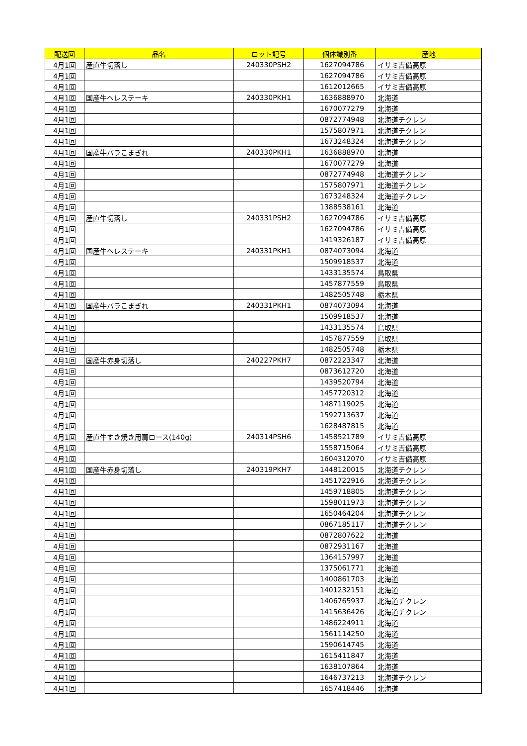| 配送回 | 品名 | ロット記号 | 個体識別番 | 産地 |
| --- | --- | --- | --- | --- |
| 4月1回 | 産直牛切落し | 240330PSH2 | 1627094786 | イサミ吉備高原 |
| 4月1回 | | | 1627094786 | イサミ吉備高原 |
| 4月1回 | | | 1612012665 | イサミ吉備高原 |
| 4月1回 | 国産牛ヘレステーキ | 240330PKH1 | 1636888970 | 北海道 |
| 4月1回 | | | 1670077279 | 北海道 |
| 4月1回 | | | 0872774948 | 北海道チクレン |
| 4月1回 | | | 1575807971 | 北海道チクレン |
| 4月1回 | | | 1673248324 | 北海道チクレン |
| 4月1回 | 国産牛バラこまぎれ | 240330PKH1 | 1636888970 | 北海道 |
| 4月1回 | | | 1670077279 | 北海道 |
| 4月1回 | | | 0872774948 | 北海道チクレン |
| 4月1回 | | | 1575807971 | 北海道チクレン |
| 4月1回 | | | 1673248324 | 北海道チクレン |
| 4月1回 | | | 1388538161 | 北海道 |
| 4月1回 | 産直牛切落し | 240331PSH2 | 1627094786 | イサミ吉備高原 |
| 4月1回 | | | 1627094786 | イサミ吉備高原 |
| 4月1回 | | | 1419326187 | イサミ吉備高原 |
| 4月1回 | 国産牛ヘレステーキ | 240331PKH1 | 0874073094 | 北海道 |
| 4月1回 | | | 1509918537 | 北海道 |
| 4月1回 | | | 1433135574 | 鳥取県 |
| 4月1回 | | | 1457877559 | 鳥取県 |
| 4月1回 | | | 1482505748 | 栃木県 |
| 4月1回 | 国産牛バラこまぎれ | 240331PKH1 | 0874073094 | 北海道 |
| 4月1回 | | | 1509918537 | 北海道 |
| 4月1回 | | | 1433135574 | 鳥取県 |
| 4月1回 | | | 1457877559 | 鳥取県 |
| 4月1回 | | | 1482505748 | 栃木県 |
| 4月1回 | 国産牛赤身切落し | 240227PKH7 | 0872223347 | 北海道 |
| 4月1回 | | | 0873612720 | 北海道 |
| 4月1回 | | | 1439520794 | 北海道 |
| 4月1回 | | | 1457720312 | 北海道 |
| 4月1回 | | | 1487119025 | 北海道 |
| 4月1回 | | | 1592713637 | 北海道 |
| 4月1回 | | | 1628487815 | 北海道 |
| 4月1回 | 産直牛すき焼き用肩ロース(140g) | 240314PSH6 | 1458521789 | イサミ吉備高原 |
| 4月1回 | | | 1558715064 | イサミ吉備高原 |
| 4月1回 | | | 1604312070 | イサミ吉備高原 |
| 4月1回 | 国産牛赤身切落し | 240319PKH7 | 1448120015 | 北海道チクレン |
| 4月1回 | | | 1451722916 | 北海道チクレン |
| 4月1回 | | | 1459718805 | 北海道チクレン |
| 4月1回 | | | 1598011973 | 北海道チクレン |
| 4月1回 | | | 1650464204 | 北海道チクレン |
| 4月1回 | | | 0867185117 | 北海道チクレン |
| 4月1回 | | | 0872807622 | 北海道 |
| 4月1回 | | | 0872931167 | 北海道 |
| 4月1回 | | | 1364157997 | 北海道 |
| 4月1回 | | | 1375061771 | 北海道 |
| 4月1回 | | | 1400861703 | 北海道 |
| 4月1回 | | | 1401232151 | 北海道 |
| 4月1回 | | | 1406765937 | 北海道チクレン |
| 4月1回 | | | 1415636426 | 北海道チクレン |
| 4月1回 | | | 1486224911 | 北海道 |
| 4月1回 | | | 1561114250 | 北海道 |
| 4月1回 | | | 1590614745 | 北海道 |
| 4月1回 | | | 1615411847 | 北海道 |
| 4月1回 | | | 1638107864 | 北海道 |
| 4月1回 | | | 1646737213 | 北海道チクレン |
| 4月1回 | | | 1657418446 | 北海道 |